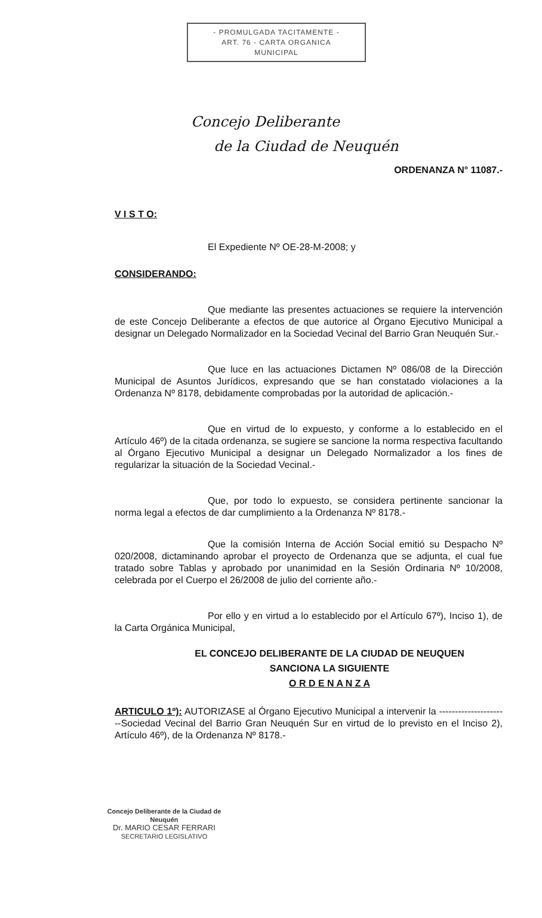- PROMULGADA TACITAMENTE -
ART. 76 - CARTA ORGANICA
MUNICIPAL
Concejo Deliberante
de la Ciudad de Neuquén
ORDENANZA N° 11087.-
V I S T O:
El Expediente Nº OE-28-M-2008; y
CONSIDERANDO:
Que mediante las presentes actuaciones se requiere la intervención de este Concejo Deliberante a efectos de que autorice al Órgano Ejecutivo Municipal a designar un Delegado Normalizador en la Sociedad Vecinal del Barrio Gran Neuquén Sur.-
Que luce en las actuaciones Dictamen Nº 086/08 de la Dirección Municipal de Asuntos Jurídicos, expresando que se han constatado violaciones a la Ordenanza Nº 8178, debidamente comprobadas por la autoridad de aplicación.-
Que en virtud de lo expuesto, y conforme a lo establecido en el Artículo 46º) de la citada ordenanza, se sugiere se sancione la norma respectiva facultando al Órgano Ejecutivo Municipal a designar un Delegado Normalizador a los fines de regularizar la situación de la Sociedad Vecinal.-
Que, por todo lo expuesto, se considera pertinente sancionar la norma legal a efectos de dar cumplimiento a la Ordenanza Nº 8178.-
Que la comisión Interna de Acción Social emitió su Despacho Nº 020/2008, dictaminando aprobar el proyecto de Ordenanza que se adjunta, el cual fue tratado sobre Tablas y aprobado por unanimidad en la Sesión Ordinaria Nº 10/2008, celebrada por el Cuerpo el 26/2008 de julio del corriente año.-
Por ello y en virtud a lo establecido por el Artículo 67º), Inciso 1), de la Carta Orgánica Municipal,
EL CONCEJO DELIBERANTE DE LA CIUDAD DE NEUQUEN
SANCIONA LA SIGUIENTE
O R D E N A N Z A
ARTICULO 1º): AUTORIZASE al Órgano Ejecutivo Municipal a intervenir la ----------------------Sociedad Vecinal del Barrio Gran Neuquén Sur en virtud de lo previsto en el Inciso 2), Artículo 46º), de la Ordenanza Nº 8178.-
Concejo Deliberante de la Ciudad de Neuquén
Dr. MARIO CESAR FERRARI
SECRETARIO LEGISLATIVO